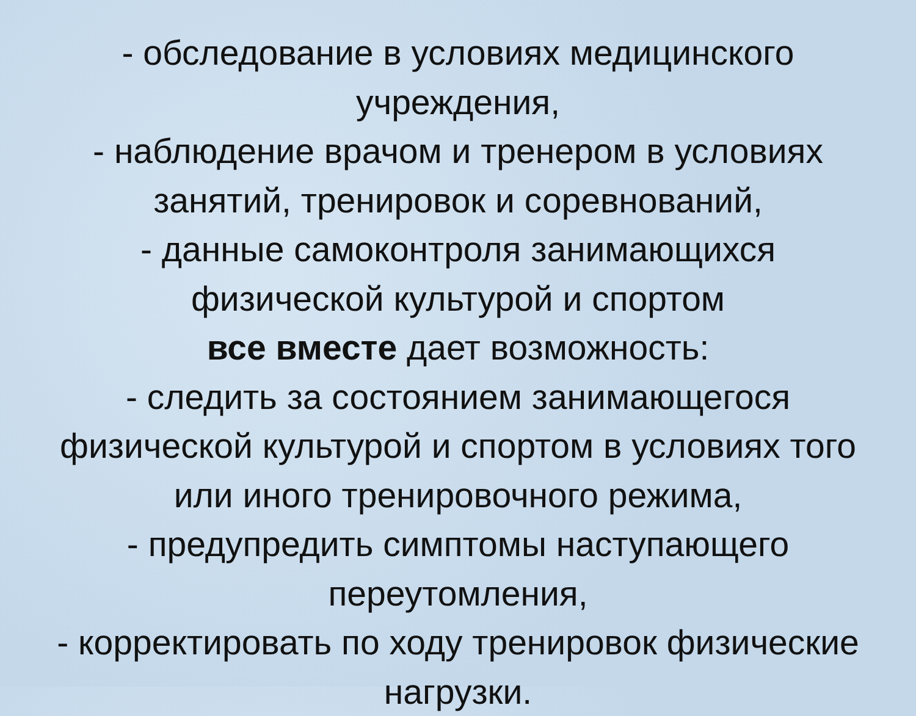- обследование в условиях медицинского
учреждения,
- наблюдение врачом и тренером в условиях
занятий, тренировок и соревнований,
- данные самоконтроля занимающихся
физической культурой и спортом
все вместе дает возможность:
- следить за состоянием занимающегося
физической культурой и спортом в условиях того
или иного тренировочного режима,
- предупредить симптомы наступающего
переутомления,
- корректировать по ходу тренировок физические
нагрузки.